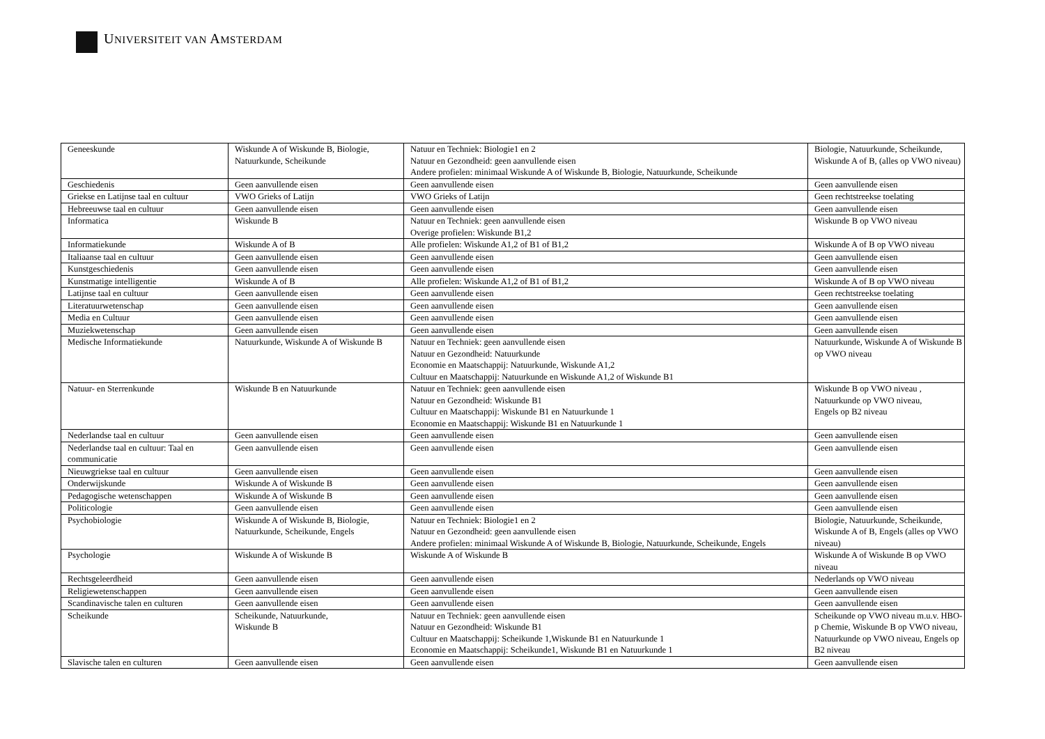UNIVERSITEIT VAN AMSTERDAM
| Geneeskunde | Wiskunde A of Wiskunde B, Biologie, Natuurkunde, Scheikunde | Natuur en Techniek: Biologie1 en 2 Natuur en Gezondheid: geen aanvullende eisen Andere profielen: minimaal Wiskunde A of Wiskunde B, Biologie, Natuurkunde, Scheikunde | Biologie, Natuurkunde, Scheikunde, Wiskunde A of B, (alles op VWO niveau) |
| Geschiedenis | Geen aanvullende eisen | Geen aanvullende eisen | Geen aanvullende eisen |
| Griekse en Latijnse taal en cultuur | VWO Grieks of Latijn | VWO Grieks of Latijn | Geen rechtstreekse toelating |
| Hebreeuwse taal en cultuur | Geen aanvullende eisen | Geen aanvullende eisen | Geen aanvullende eisen |
| Informatica | Wiskunde B | Natuur en Techniek: geen aanvullende eisen Overige profielen: Wiskunde B1,2 | Wiskunde B op VWO niveau |
| Informatiekunde | Wiskunde A of B | Alle profielen: Wiskunde A1,2 of B1 of B1,2 | Wiskunde A of B op VWO niveau |
| Italiaanse taal en cultuur | Geen aanvullende eisen | Geen aanvullende eisen | Geen aanvullende eisen |
| Kunstgeschiedenis | Geen aanvullende eisen | Geen aanvullende eisen | Geen aanvullende eisen |
| Kunstmatige intelligentie | Wiskunde A of B | Alle profielen: Wiskunde A1,2 of B1 of B1,2 | Wiskunde A of B op VWO niveau |
| Latijnse taal en cultuur | Geen aanvullende eisen | Geen aanvullende eisen | Geen rechtstreekse toelating |
| Literatuurwetenschap | Geen aanvullende eisen | Geen aanvullende eisen | Geen aanvullende eisen |
| Media en Cultuur | Geen aanvullende eisen | Geen aanvullende eisen | Geen aanvullende eisen |
| Muziekwetenschap | Geen aanvullende eisen | Geen aanvullende eisen | Geen aanvullende eisen |
| Medische Informatiekunde | Natuurkunde, Wiskunde A of Wiskunde B | Natuur en Techniek: geen aanvullende eisen Natuur en Gezondheid: Natuurkunde Economie en Maatschappij: Natuurkunde, Wiskunde A1,2 Cultuur en Maatschappij: Natuurkunde en Wiskunde A1,2 of Wiskunde B1 | Natuurkunde, Wiskunde A of Wiskunde B op VWO niveau |
| Natuur- en Sterrenkunde | Wiskunde B en Natuurkunde | Natuur en Techniek: geen aanvullende eisen Natuur en Gezondheid: Wiskunde B1 Cultuur en Maatschappij: Wiskunde B1 en Natuurkunde 1 Economie en Maatschappij: Wiskunde B1 en Natuurkunde 1 | Wiskunde B op VWO niveau , Natuurkunde op VWO niveau, Engels op B2 niveau |
| Nederlandse taal en cultuur | Geen aanvullende eisen | Geen aanvullende eisen | Geen aanvullende eisen |
| Nederlandse taal en cultuur: Taal en communicatie | Geen aanvullende eisen | Geen aanvullende eisen | Geen aanvullende eisen |
| Nieuwgriekse taal en cultuur | Geen aanvullende eisen | Geen aanvullende eisen | Geen aanvullende eisen |
| Onderwijskunde | Wiskunde A of Wiskunde B | Geen aanvullende eisen | Geen aanvullende eisen |
| Pedagogische wetenschappen | Wiskunde A of Wiskunde B | Geen aanvullende eisen | Geen aanvullende eisen |
| Politicologie | Geen aanvullende eisen | Geen aanvullende eisen | Geen aanvullende eisen |
| Psychobiologie | Wiskunde A of Wiskunde B, Biologie, Natuurkunde, Scheikunde, Engels | Natuur en Techniek: Biologie1 en 2 Natuur en Gezondheid: geen aanvullende eisen Andere profielen: minimaal Wiskunde A of Wiskunde B, Biologie, Natuurkunde, Scheikunde, Engels | Biologie, Natuurkunde, Scheikunde, Wiskunde A of B, Engels (alles op VWO niveau) |
| Psychologie | Wiskunde A of Wiskunde B | Wiskunde A of Wiskunde B | Wiskunde A of Wiskunde B op VWO niveau |
| Rechtsgeleerdheid | Geen aanvullende eisen | Geen aanvullende eisen | Nederlands op VWO niveau |
| Religiewetenschappen | Geen aanvullende eisen | Geen aanvullende eisen | Geen aanvullende eisen |
| Scandinavische talen en culturen | Geen aanvullende eisen | Geen aanvullende eisen | Geen aanvullende eisen |
| Scheikunde | Scheikunde, Natuurkunde, Wiskunde B | Natuur en Techniek: geen aanvullende eisen Natuur en Gezondheid: Wiskunde B1 Cultuur en Maatschappij: Scheikunde 1,Wiskunde B1 en Natuurkunde 1 Economie en Maatschappij: Scheikunde1, Wiskunde B1 en Natuurkunde 1 | Scheikunde op VWO niveau m.u.v. HBO-p Chemie, Wiskunde B op VWO niveau, Natuurkunde op VWO niveau, Engels op B2 niveau |
| Slavische talen en culturen | Geen aanvullende eisen | Geen aanvullende eisen | Geen aanvullende eisen |